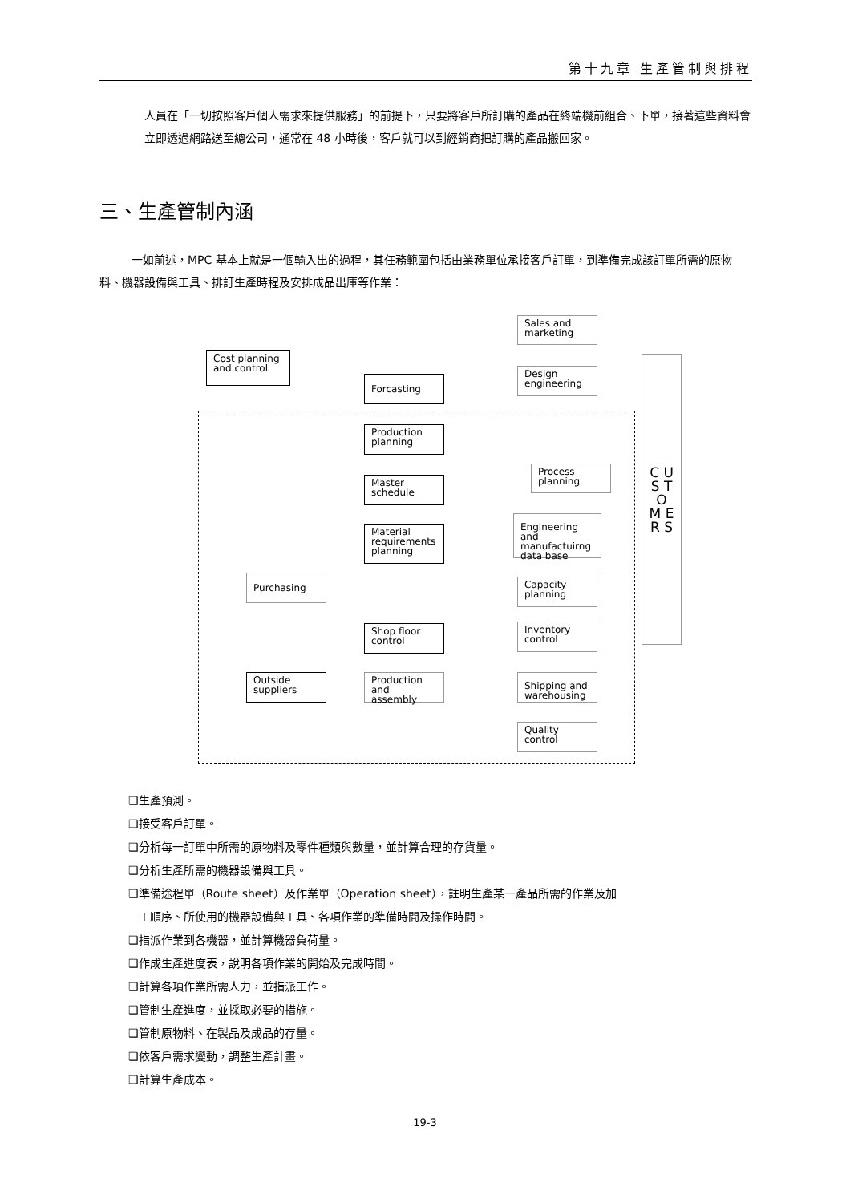第十九章 生產管制與排程
人員在「一切按照客戶個人需求來提供服務」的前提下，只要將客戶所訂購的產品在終端機前組合、下單，接著這些資料會立即透過網路送至總公司，通常在 48 小時後，客戶就可以到經銷商把訂購的產品搬回家。
三、生產管制內涵
一如前述，MPC 基本上就是一個輸入出的過程，其任務範圍包括由業務單位承接客戶訂單，到準備完成該訂單所需的原物料、機器設備與工具、排訂生產時程及安排成品出庫等作業：
Sales and
marketing
Cost planning
and control
Forcasting
Design
engineering
C U S T O M E R S
Production
planning
Process
planning
Master
schedule
Engineering and
manufactuirng
data base
Material
requirements
planning
Purchasing
Capacity
planning
Shop floor
control
Inventory
control
Outside
suppliers
Production and
assembly
Shipping and
warehousing
Quality
control
❑生產預測。
❑接受客戶訂單。
❑分析每一訂單中所需的原物料及零件種類與數量，並計算合理的存貨量。
❑分析生產所需的機器設備與工具。
❑準備途程單（Route sheet）及作業單（Operation sheet），註明生產某一產品所需的作業及加
工順序、所使用的機器設備與工具、各項作業的準備時間及操作時間。
❑指派作業到各機器，並計算機器負荷量。
❑作成生產進度表，說明各項作業的開始及完成時間。
❑計算各項作業所需人力，並指派工作。
❑管制生產進度，並採取必要的措施。
❑管制原物料、在製品及成品的存量。
❑依客戶需求變動，調整生產計畫。
❑計算生產成本。
19-3